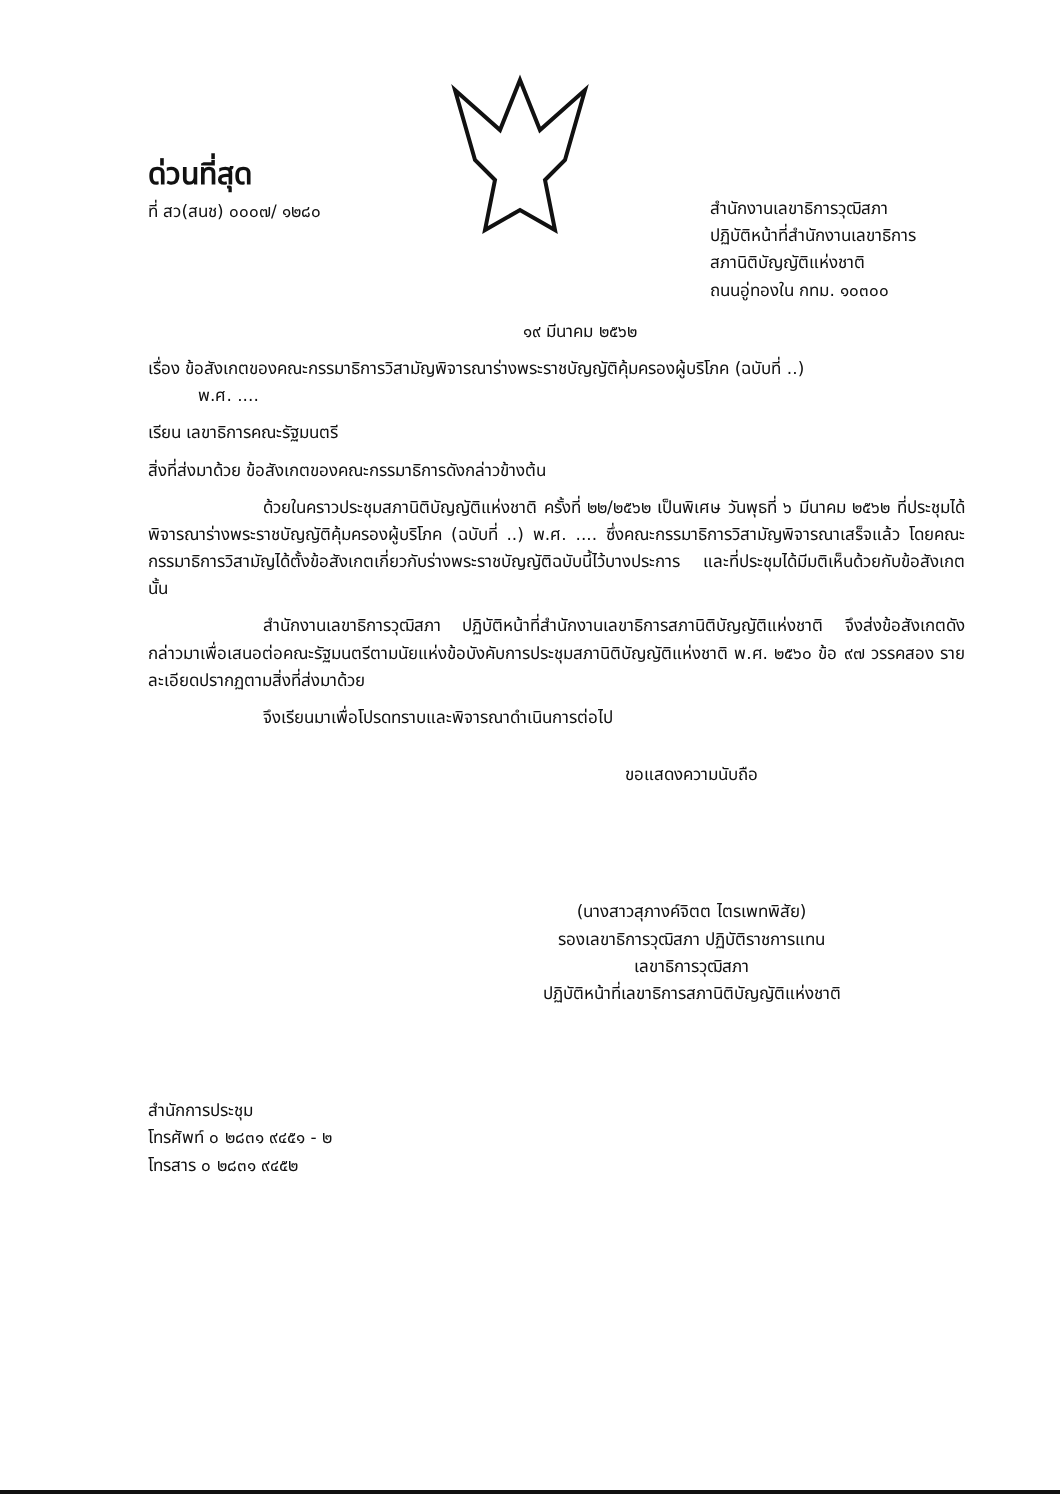ด่วนที่สุด
ที่ สว(สนช) ๐๐๐๗/ ๑๒๘๐
สำนักงานเลขาธิการวุฒิสภา
ปฏิบัติหน้าที่สำนักงานเลขาธิการ
สภานิติบัญญัติแห่งชาติ
ถนนอู่ทองใน กทม. ๑๐๓๐๐
๑๙ มีนาคม ๒๕๖๒
เรื่อง ข้อสังเกตของคณะกรรมาธิการวิสามัญพิจารณาร่างพระราชบัญญัติคุ้มครองผู้บริโภค (ฉบับที่ ..)
พ.ศ. ....
เรียน เลขาธิการคณะรัฐมนตรี
สิ่งที่ส่งมาด้วย ข้อสังเกตของคณะกรรมาธิการดังกล่าวข้างต้น
ด้วยในคราวประชุมสภานิติบัญญัติแห่งชาติ ครั้งที่ ๒๒/๒๕๖๒ เป็นพิเศษ วันพุธที่ ๖ มีนาคม ๒๕๖๒ ที่ประชุมได้พิจารณาร่างพระราชบัญญัติคุ้มครองผู้บริโภค (ฉบับที่ ..) พ.ศ. .... ซึ่งคณะกรรมาธิการวิสามัญพิจารณาเสร็จแล้ว โดยคณะกรรมาธิการวิสามัญได้ตั้งข้อสังเกตเกี่ยวกับร่างพระราชบัญญัติฉบับนี้ไว้บางประการ และที่ประชุมได้มีมติเห็นด้วยกับข้อสังเกตนั้น
สำนักงานเลขาธิการวุฒิสภา ปฏิบัติหน้าที่สำนักงานเลขาธิการสภานิติบัญญัติแห่งชาติ จึงส่งข้อสังเกตดังกล่าวมาเพื่อเสนอต่อคณะรัฐมนตรีตามนัยแห่งข้อบังคับการประชุมสภานิติบัญญัติแห่งชาติ พ.ศ. ๒๕๖๐ ข้อ ๙๗ วรรคสอง รายละเอียดปรากฏตามสิ่งที่ส่งมาด้วย
จึงเรียนมาเพื่อโปรดทราบและพิจารณาดำเนินการต่อไป
ขอแสดงความนับถือ
(นางสาวสุภางค์จิตต ไตรเพทพิสัย)
รองเลขาธิการวุฒิสภา ปฏิบัติราชการแทน
เลขาธิการวุฒิสภา
ปฏิบัติหน้าที่เลขาธิการสภานิติบัญญัติแห่งชาติ
สำนักการประชุม
โทรศัพท์ ๐ ๒๘๓๑ ๙๔๕๑ - ๒
โทรสาร ๐ ๒๘๓๑ ๙๔๕๒